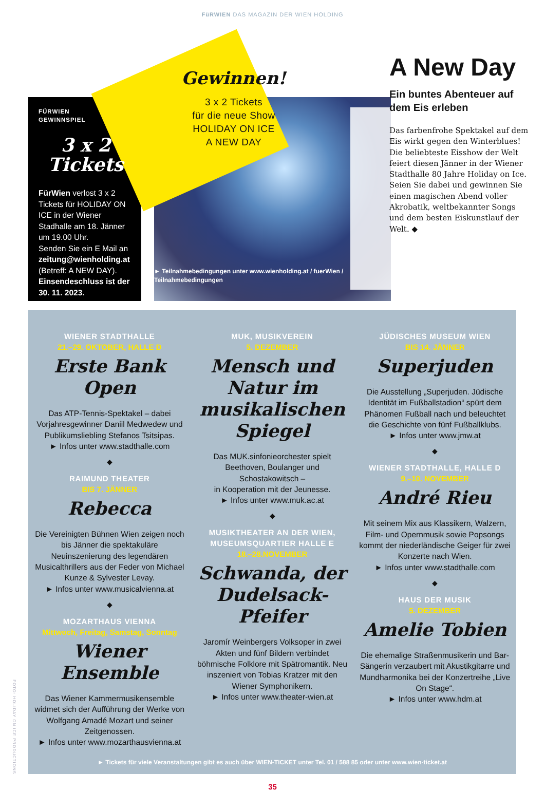FüRWIEN DAS MAGAZIN DER WIEN HOLDING
FÜRWIEN
GEWINNSPIEL
3 x 2
Tickets
FürWien verlost 3 x 2 Tickets für HOLIDAY ON ICE in der Wiener Stadhalle am 18. Jänner um 19.00 Uhr.
Senden Sie ein E Mail an zeitung@wienholding.at (Betreff: A NEW DAY). Einsendeschluss ist der 30. 11. 2023.
Gewinnen!
3 x 2 Tickets
für die neue Show
HOLIDAY ON ICE
A NEW DAY
► Teilnahmebedingungen unter www.wienholding.at / fuerWien / Teilnahmebedingungen
A New Day
Ein buntes Abenteuer auf dem Eis erleben
Das farbenfrohe Spektakel auf dem Eis wirkt gegen den Winterblues! Die beliebteste Eisshow der Welt feiert diesen Jänner in der Wiener Stadthalle 80 Jahre Holiday on Ice. Seien Sie dabei und gewinnen Sie einen magischen Abend voller Akrobatik, weltbekannter Songs und dem besten Eiskunstlauf der Welt. ◆
FOTO: HOLIDAY ON ICE PRODUCTIONS
WIENER STADTHALLE
21.–29. OKTOBER, HALLE D
Erste Bank Open
Das ATP-Tennis-Spektakel – dabei Vorjahresgewinner Daniil Medwedew und Publikumsliebling Stefanos Tsitsipas.
► Infos unter www.stadthalle.com
◆
RAIMUND THEATER
BIS 7. JÄNNER
Rebecca
Die Vereinigten Bühnen Wien zeigen noch bis Jänner die spektakuläre Neuinszenierung des legendären Musicalthrillers aus der Feder von Michael Kunze & Sylvester Levay.
► Infos unter www.musicalvienna.at
◆
MOZARTHAUS VIENNA
Mittwoch, Freitag, Samstag, Sonntag
Wiener Ensemble
Das Wiener Kammermusikensemble widmet sich der Aufführung der Werke von Wolfgang Amadé Mozart und seiner Zeitgenossen.
► Infos unter www.mozarthausvienna.at
MUK, MUSIKVEREIN
5. DEZEMBER
Mensch und Natur im musikalischen Spiegel
Das MUK.sinfonieorchester spielt Beethoven, Boulanger und Schostakowitsch –
in Kooperation mit der Jeunesse.
► Infos unter www.muk.ac.at
◆
MUSIKTHEATER AN DER WIEN, MUSEUMSQUARTIER HALLE E
18.–28.NOVEMBER
Schwanda, der Dudelsack-Pfeifer
Jaromír Weinbergers Volksoper in zwei Akten und fünf Bildern verbindet böhmische Folklore mit Spätromantik. Neu inszeniert von Tobias Kratzer mit den Wiener Symphonikern.
► Infos unter www.theater-wien.at
JÜDISCHES MUSEUM WIEN
BIS 14. JÄNNER
Superjuden
Die Ausstellung „Superjuden. Jüdische Identität im Fußballstadion“ spürt dem Phänomen Fußball nach und beleuchtet die Geschichte von fünf Fußballklubs.
► Infos unter www.jmw.at
◆
WIENER STADTHALLE, HALLE D
9.–10. NOVEMBER
André Rieu
Mit seinem Mix aus Klassikern, Walzern, Film- und Opernmusik sowie Popsongs kommt der niederländische Geiger für zwei Konzerte nach Wien.
► Infos unter www.stadthalle.com
◆
HAUS DER MUSIK
5. DEZEMBER
Amelie Tobien
Die ehemalige Straßenmusikerin und Bar-Sängerin verzaubert mit Akustikgitarre und Mundharmonika bei der Konzertreihe „Live On Stage“.
► Infos unter www.hdm.at
► Tickets für viele Veranstaltungen gibt es auch über WIEN-TICKET unter Tel. 01 / 588 85 oder unter www.wien-ticket.at
35